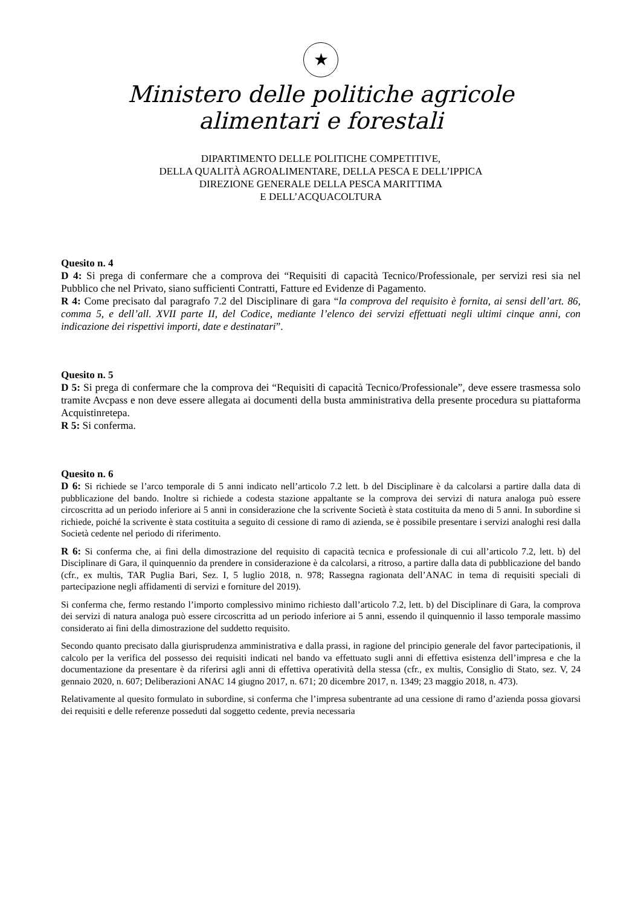★
Ministero delle politiche agricole
alimentari e forestali
DIPARTIMENTO DELLE POLITICHE COMPETITIVE,
DELLA QUALITÀ AGROALIMENTARE, DELLA PESCA E DELL’IPPICA
DIREZIONE GENERALE DELLA PESCA MARITTIMA
E DELL’ACQUACOLTURA
Quesito n. 4
D 4: Si prega di confermare che a comprova dei “Requisiti di capacità Tecnico/Professionale, per servizi resi sia nel Pubblico che nel Privato, siano sufficienti Contratti, Fatture ed Evidenze di Pagamento.
R 4: Come precisato dal paragrafo 7.2 del Disciplinare di gara “la comprova del requisito è fornita, ai sensi dell’art. 86, comma 5, e dell’all. XVII parte II, del Codice, mediante l’elenco dei servizi effettuati negli ultimi cinque anni, con indicazione dei rispettivi importi, date e destinatari”.
Quesito n. 5
D 5: Si prega di confermare che la comprova dei “Requisiti di capacità Tecnico/Professionale”, deve essere trasmessa solo tramite Avcpass e non deve essere allegata ai documenti della busta amministrativa della presente procedura su piattaforma Acquistinretepa.
R 5: Si conferma.
Quesito n. 6
D 6: Si richiede se l’arco temporale di 5 anni indicato nell’articolo 7.2 lett. b del Disciplinare è da calcolarsi a partire dalla data di pubblicazione del bando. Inoltre si richiede a codesta stazione appaltante se la comprova dei servizi di natura analoga può essere circoscritta ad un periodo inferiore ai 5 anni in considerazione che la scrivente Società è stata costituita da meno di 5 anni. In subordine si richiede, poiché la scrivente è stata costituita a seguito di cessione di ramo di azienda, se è possibile presentare i servizi analoghi resi dalla Società cedente nel periodo di riferimento.
R 6: Si conferma che, ai fini della dimostrazione del requisito di capacità tecnica e professionale di cui all’articolo 7.2, lett. b) del Disciplinare di Gara, il quinquennio da prendere in considerazione è da calcolarsi, a ritroso, a partire dalla data di pubblicazione del bando (cfr., ex multis, TAR Puglia Bari, Sez. I, 5 luglio 2018, n. 978; Rassegna ragionata dell’ANAC in tema di requisiti speciali di partecipazione negli affidamenti di servizi e forniture del 2019).
Si conferma che, fermo restando l’importo complessivo minimo richiesto dall’articolo 7.2, lett. b) del Disciplinare di Gara, la comprova dei servizi di natura analoga può essere circoscritta ad un periodo inferiore ai 5 anni, essendo il quinquennio il lasso temporale massimo considerato ai fini della dimostrazione del suddetto requisito.
Secondo quanto precisato dalla giurisprudenza amministrativa e dalla prassi, in ragione del principio generale del favor partecipationis, il calcolo per la verifica del possesso dei requisiti indicati nel bando va effettuato sugli anni di effettiva esistenza dell’impresa e che la documentazione da presentare è da riferirsi agli anni di effettiva operatività della stessa (cfr., ex multis, Consiglio di Stato, sez. V, 24 gennaio 2020, n. 607; Deliberazioni ANAC 14 giugno 2017, n. 671; 20 dicembre 2017, n. 1349; 23 maggio 2018, n. 473).
Relativamente al quesito formulato in subordine, si conferma che l’impresa subentrante ad una cessione di ramo d’azienda possa giovarsi dei requisiti e delle referenze posseduti dal soggetto cedente, previa necessaria